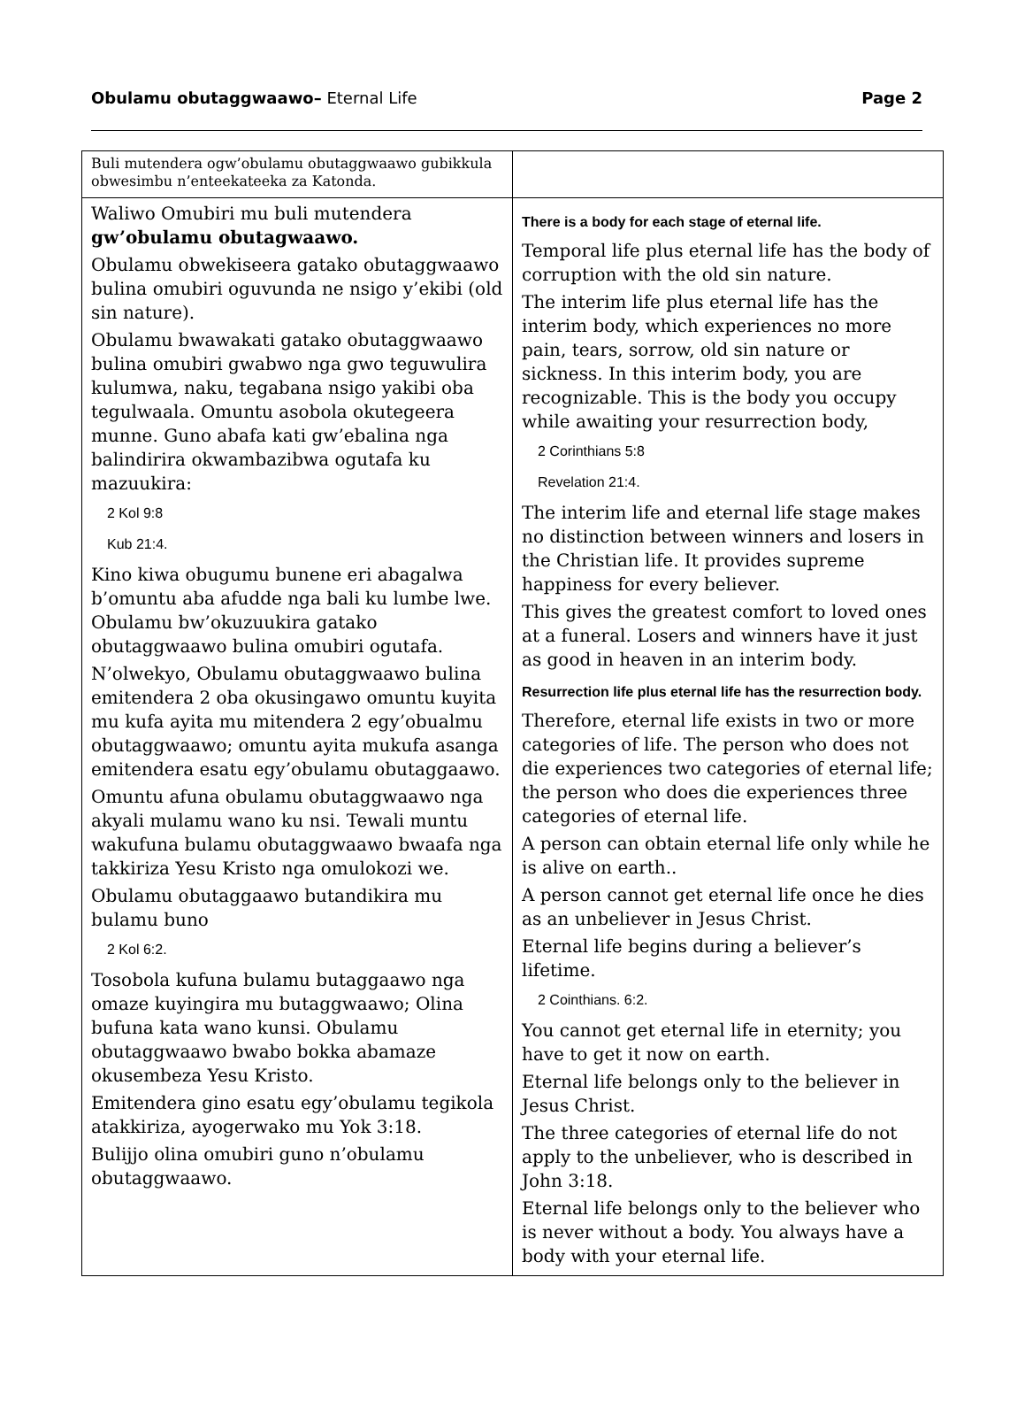Obulamu obutaggwaawo– Eternal Life Page 2
| Buli mutendera ogw’obulamu obutaggwaawo gubikkula obwesimbu n’enteekateeka za Katonda. | |
| Waliwo Omubiri mu buli mutendera gw’obulamu obutagwaawo. Obulamu obwekiseera gatako obutaggwaawo bulina omubiri oguvunda ne nsigo y’ekibi (old sin nature). Obulamu bwawakati gatako obutaggwaawo bulina omubiri gwabwo nga gwo teguwulira kulumwa, naku, tegabana nsigo yakibi oba tegulwaala. Omuntu asobola okutegeera munne. Guno abafa kati gw’ebalina nga balindirira okwambazibwa ogutafa ku mazuukira: 2 Kol 9:8 Kub 21:4. Kino kiwa obugumu bunene eri abagalwa b’omuntu aba afudde nga bali ku lumbe lwe. Obulamu bw’okuzuukira gatako obutaggwaawo bulina omubiri ogutafa. N’olwekyo, Obulamu obutaggwaawo bulina emitendera 2 oba okusingawo omuntu kuyita mu kufa ayita mu mitendera 2 egy’obualmu obutaggwaawo; omuntu ayita mukufa asanga emitendera esatu egy’obulamu obutaggaawo. Omuntu afuna obulamu obutaggwaawo nga akyali mulamu wano ku nsi. Tewali muntu wakufuna bulamu obutaggwaawo bwaafa nga takkiriza Yesu Kristo nga omulokozi we. Obulamu obutaggaawo butandikira mu bulamu buno 2 Kol 6:2. Tosobola kufuna bulamu butaggaawo nga omaze kuyingira mu butaggwaawo; Olina bufuna kata wano kunsi. Obulamu obutaggwaawo bwabo bokka abamaze okusembeza Yesu Kristo. Emitendera gino esatu egy’obulamu tegikola atakkiriza, ayogerwako mu Yok 3:18. Bulijjo olina omubiri guno n’obulamu obutaggwaawo. | There is a body for each stage of eternal life. Temporal life plus eternal life has the body of corruption with the old sin nature. The interim life plus eternal life has the interim body, which experiences no more pain, tears, sorrow, old sin nature or sickness. In this interim body, you are recognizable. This is the body you occupy while awaiting your resurrection body, 2 Corinthians 5:8 Revelation 21:4. The interim life and eternal life stage makes no distinction between winners and losers in the Christian life. It provides supreme happiness for every believer. This gives the greatest comfort to loved ones at a funeral. Losers and winners have it just as good in heaven in an interim body. Resurrection life plus eternal life has the resurrection body. Therefore, eternal life exists in two or more categories of life. The person who does not die experiences two categories of eternal life; the person who does die experiences three categories of eternal life. A person can obtain eternal life only while he is alive on earth.. A person cannot get eternal life once he dies as an unbeliever in Jesus Christ. Eternal life begins during a believer’s lifetime. 2 Cointhians. 6:2. You cannot get eternal life in eternity; you have to get it now on earth. Eternal life belongs only to the believer in Jesus Christ. The three categories of eternal life do not apply to the unbeliever, who is described in John 3:18. Eternal life belongs only to the believer who is never without a body. You always have a body with your eternal life. |